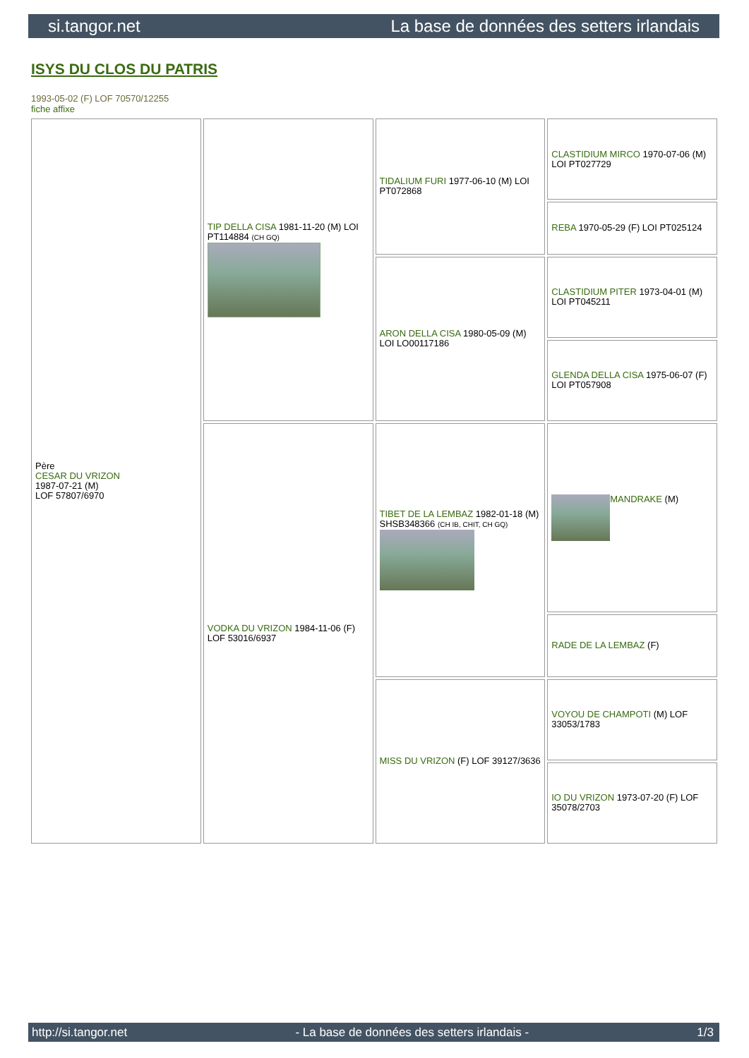si.tangor.net La base de données des setters irlandais
ISYS DU CLOS DU PATRIS
1993-05-02 (F) LOF 70570/12255
fiche affixe
| Père CESAR DU VRIZON 1987-07-21 (M) LOF 57807/6970 | TIP DELLA CISA 1981-11-20 (M) LOI PT114884 (CH GQ) | TIDALIUM FURI 1977-06-10 (M) LOI PT072868 | CLASTIDIUM MIRCO 1970-07-06 (M) LOI PT027729 |
| | | | REBA 1970-05-29 (F) LOI PT025124 |
| | | ARON DELLA CISA 1980-05-09 (M) LOI LO00117186 | CLASTIDIUM PITER 1973-04-01 (M) LOI PT045211 |
| | | | GLENDA DELLA CISA 1975-06-07 (F) LOI PT057908 |
| | VODKA DU VRIZON 1984-11-06 (F) LOF 53016/6937 | TIBET DE LA LEMBAZ 1982-01-18 (M) SHSB348366 (CH IB, CHIT, CH GQ) | MANDRAKE (M) |
| | | | RADE DE LA LEMBAZ (F) |
| | | MISS DU VRIZON (F) LOF 39127/3636 | VOYOU DE CHAMPOTI (M) LOF 33053/1783 |
| | | | IO DU VRIZON 1973-07-20 (F) LOF 35078/2703 |
http://si.tangor.net - La base de données des setters irlandais - 1/3